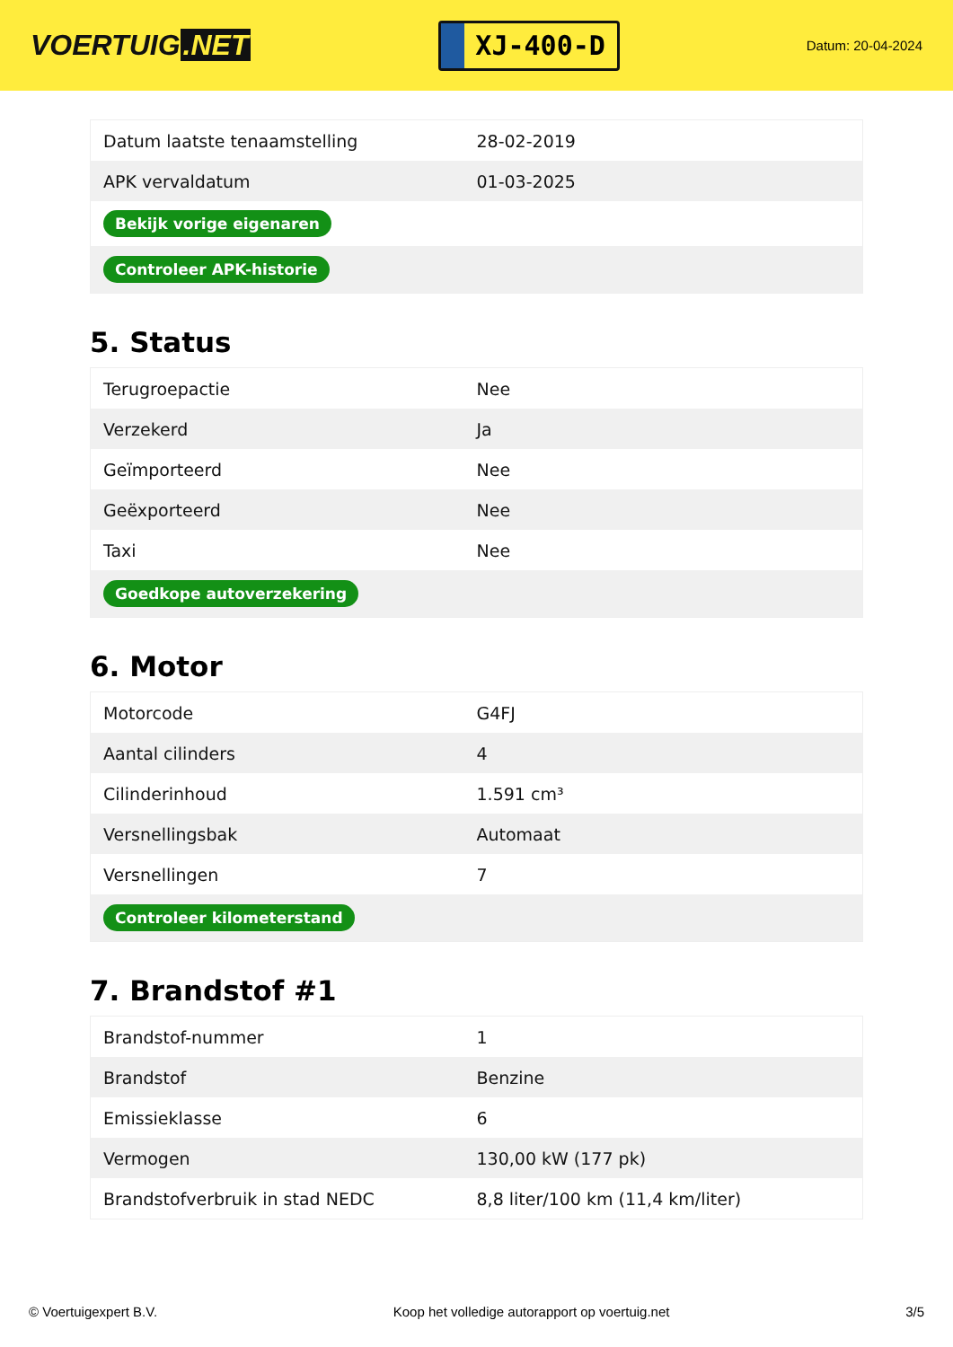VOERTUIG.NET
XJ-400-D
Datum: 20-04-2024
| Datum laatste tenaamstelling | 28-02-2019 |
| APK vervaldatum | 01-03-2025 |
| Bekijk vorige eigenaren | |
| Controleer APK-historie | |
5. Status
| Terugroepactie | Nee |
| Verzekerd | Ja |
| Geïmporteerd | Nee |
| Geëxporteerd | Nee |
| Taxi | Nee |
| Goedkope autoverzekering | |
6. Motor
| Motorcode | G4FJ |
| Aantal cilinders | 4 |
| Cilinderinhoud | 1.591 cm³ |
| Versnellingsbak | Automaat |
| Versnellingen | 7 |
| Controleer kilometerstand | |
7. Brandstof #1
| Brandstof-nummer | 1 |
| Brandstof | Benzine |
| Emissieklasse | 6 |
| Vermogen | 130,00 kW (177 pk) |
| Brandstofverbruik in stad NEDC | 8,8 liter/100 km (11,4 km/liter) |
© Voertuigexpert B.V. Koop het volledige autorapport op voertuig.net 3/5